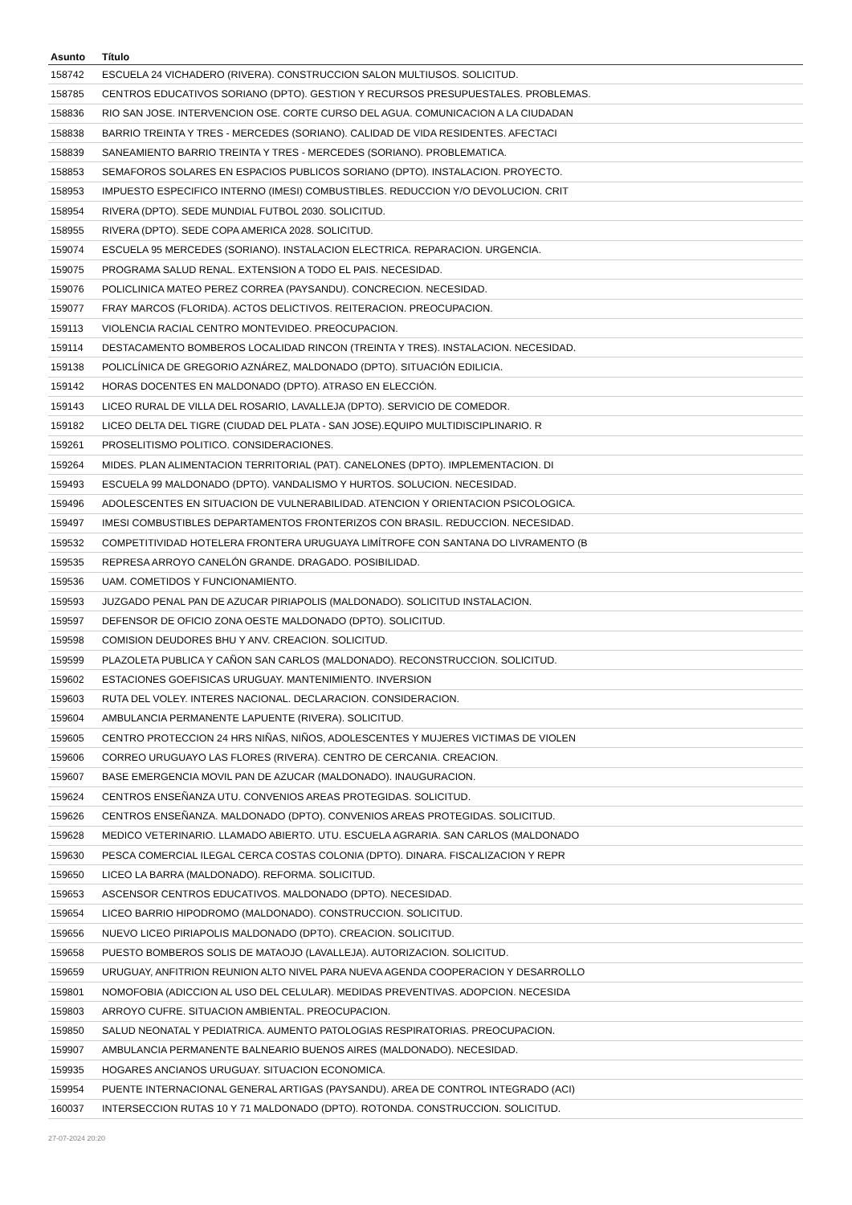| Asunto | Título |
| --- | --- |
| 158742 | ESCUELA 24 VICHADERO (RIVERA). CONSTRUCCION SALON MULTIUSOS. SOLICITUD. |
| 158785 | CENTROS EDUCATIVOS SORIANO (DPTO). GESTION Y RECURSOS PRESUPUESTALES. PROBLEMAS. |
| 158836 | RIO SAN JOSE. INTERVENCION OSE. CORTE CURSO DEL AGUA. COMUNICACION A LA CIUDADAN |
| 158838 | BARRIO TREINTA Y TRES - MERCEDES (SORIANO). CALIDAD DE VIDA RESIDENTES. AFECTACI |
| 158839 | SANEAMIENTO BARRIO TREINTA Y TRES - MERCEDES (SORIANO). PROBLEMATICA. |
| 158853 | SEMAFOROS SOLARES EN ESPACIOS PUBLICOS SORIANO (DPTO). INSTALACION. PROYECTO. |
| 158953 | IMPUESTO ESPECIFICO INTERNO (IMESI) COMBUSTIBLES. REDUCCION Y/O DEVOLUCION. CRIT |
| 158954 | RIVERA (DPTO). SEDE MUNDIAL FUTBOL 2030. SOLICITUD. |
| 158955 | RIVERA (DPTO). SEDE COPA AMERICA 2028. SOLICITUD. |
| 159074 | ESCUELA 95 MERCEDES (SORIANO). INSTALACION ELECTRICA. REPARACION. URGENCIA. |
| 159075 | PROGRAMA SALUD RENAL. EXTENSION A TODO EL PAIS. NECESIDAD. |
| 159076 | POLICLINICA MATEO PEREZ CORREA (PAYSANDU). CONCRECION. NECESIDAD. |
| 159077 | FRAY MARCOS (FLORIDA). ACTOS DELICTIVOS. REITERACION. PREOCUPACION. |
| 159113 | VIOLENCIA RACIAL CENTRO MONTEVIDEO. PREOCUPACION. |
| 159114 | DESTACAMENTO BOMBEROS LOCALIDAD RINCON (TREINTA Y TRES). INSTALACION. NECESIDAD. |
| 159138 | POLICLÍNICA DE GREGORIO AZNÁREZ, MALDONADO (DPTO). SITUACIÓN EDILICIA. |
| 159142 | HORAS DOCENTES EN MALDONADO (DPTO). ATRASO EN ELECCIÓN. |
| 159143 | LICEO RURAL DE VILLA DEL ROSARIO, LAVALLEJA (DPTO). SERVICIO DE COMEDOR. |
| 159182 | LICEO DELTA DEL TIGRE (CIUDAD DEL PLATA - SAN JOSE).EQUIPO MULTIDISCIPLINARIO. R |
| 159261 | PROSELITISMO POLITICO. CONSIDERACIONES. |
| 159264 | MIDES. PLAN ALIMENTACION TERRITORIAL (PAT). CANELONES (DPTO). IMPLEMENTACION. DI |
| 159493 | ESCUELA 99 MALDONADO (DPTO). VANDALISMO Y HURTOS. SOLUCION. NECESIDAD. |
| 159496 | ADOLESCENTES EN SITUACION DE VULNERABILIDAD. ATENCION Y ORIENTACION PSICOLOGICA. |
| 159497 | IMESI COMBUSTIBLES DEPARTAMENTOS FRONTERIZOS CON BRASIL. REDUCCION. NECESIDAD. |
| 159532 | COMPETITIVIDAD HOTELERA FRONTERA URUGUAYA LIMÍTROFE CON SANTANA DO LIVRAMENTO (B |
| 159535 | REPRESA ARROYO CANELÓN GRANDE. DRAGADO. POSIBILIDAD. |
| 159536 | UAM. COMETIDOS Y FUNCIONAMIENTO. |
| 159593 | JUZGADO PENAL PAN DE AZUCAR PIRIAPOLIS (MALDONADO). SOLICITUD INSTALACION. |
| 159597 | DEFENSOR DE OFICIO ZONA OESTE MALDONADO (DPTO). SOLICITUD. |
| 159598 | COMISION DEUDORES BHU Y ANV. CREACION. SOLICITUD. |
| 159599 | PLAZOLETA PUBLICA Y CAÑON SAN CARLOS (MALDONADO). RECONSTRUCCION. SOLICITUD. |
| 159602 | ESTACIONES GOEFISICAS URUGUAY. MANTENIMIENTO. INVERSION |
| 159603 | RUTA DEL VOLEY. INTERES NACIONAL. DECLARACION. CONSIDERACION. |
| 159604 | AMBULANCIA PERMANENTE LAPUENTE (RIVERA). SOLICITUD. |
| 159605 | CENTRO PROTECCION 24 HRS NIÑAS, NIÑOS, ADOLESCENTES Y MUJERES VICTIMAS DE VIOLEN |
| 159606 | CORREO URUGUAYO LAS FLORES (RIVERA). CENTRO DE CERCANIA. CREACION. |
| 159607 | BASE EMERGENCIA MOVIL PAN DE AZUCAR (MALDONADO). INAUGURACION. |
| 159624 | CENTROS ENSEÑANZA UTU. CONVENIOS AREAS PROTEGIDAS. SOLICITUD. |
| 159626 | CENTROS ENSEÑANZA. MALDONADO (DPTO). CONVENIOS AREAS PROTEGIDAS. SOLICITUD. |
| 159628 | MEDICO VETERINARIO. LLAMADO ABIERTO. UTU. ESCUELA AGRARIA. SAN CARLOS (MALDONADO |
| 159630 | PESCA COMERCIAL ILEGAL CERCA COSTAS COLONIA (DPTO). DINARA. FISCALIZACION Y REPR |
| 159650 | LICEO LA BARRA (MALDONADO). REFORMA. SOLICITUD. |
| 159653 | ASCENSOR CENTROS EDUCATIVOS. MALDONADO (DPTO). NECESIDAD. |
| 159654 | LICEO BARRIO HIPODROMO (MALDONADO). CONSTRUCCION. SOLICITUD. |
| 159656 | NUEVO LICEO PIRIAPOLIS MALDONADO (DPTO). CREACION. SOLICITUD. |
| 159658 | PUESTO BOMBEROS SOLIS DE MATAOJO (LAVALLEJA). AUTORIZACION. SOLICITUD. |
| 159659 | URUGUAY, ANFITRION REUNION ALTO NIVEL PARA NUEVA AGENDA COOPERACION Y DESARROLLO |
| 159801 | NOMOFOBIA (ADICCION AL USO DEL CELULAR). MEDIDAS PREVENTIVAS. ADOPCION. NECESIDA |
| 159803 | ARROYO CUFRE. SITUACION AMBIENTAL. PREOCUPACION. |
| 159850 | SALUD NEONATAL Y PEDIATRICA. AUMENTO PATOLOGIAS RESPIRATORIAS. PREOCUPACION. |
| 159907 | AMBULANCIA PERMANENTE BALNEARIO BUENOS AIRES (MALDONADO). NECESIDAD. |
| 159935 | HOGARES ANCIANOS URUGUAY. SITUACION ECONOMICA. |
| 159954 | PUENTE INTERNACIONAL GENERAL ARTIGAS (PAYSANDU). AREA DE CONTROL INTEGRADO (ACI) |
| 160037 | INTERSECCION RUTAS 10 Y 71 MALDONADO (DPTO). ROTONDA. CONSTRUCCION. SOLICITUD. |
27-07-2024 20:20